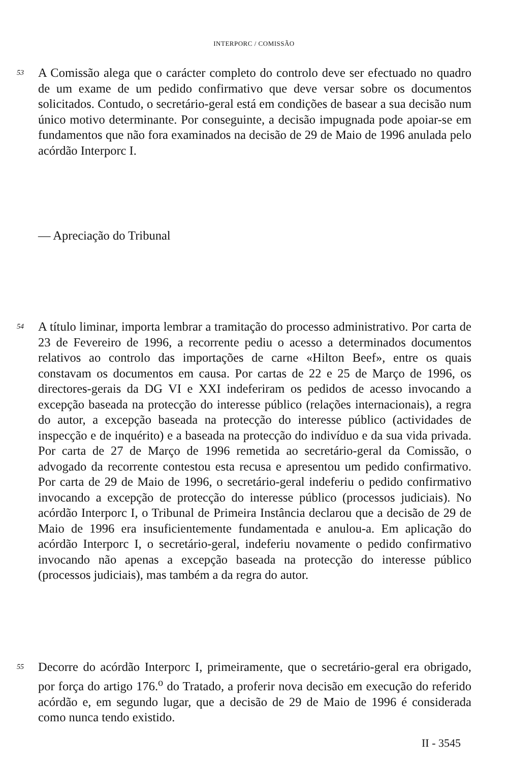INTERPORC / COMISSÃO
53
A Comissão alega que o carácter completo do controlo deve ser efectuado no quadro de um exame de um pedido confirmativo que deve versar sobre os documentos solicitados. Contudo, o secretário-geral está em condições de basear a sua decisão num único motivo determinante. Por conseguinte, a decisão impugnada pode apoiar-se em fundamentos que não fora examinados na decisão de 29 de Maio de 1996 anulada pelo acórdão Interporc I.
— Apreciação do Tribunal
54
A título liminar, importa lembrar a tramitação do processo administrativo. Por carta de 23 de Fevereiro de 1996, a recorrente pediu o acesso a determinados documentos relativos ao controlo das importações de carne «Hilton Beef», entre os quais constavam os documentos em causa. Por cartas de 22 e 25 de Março de 1996, os directores-gerais da DG VI e XXI indeferiram os pedidos de acesso invocando a excepção baseada na protecção do interesse público (relações internacionais), a regra do autor, a excepção baseada na protecção do interesse público (actividades de inspecção e de inquérito) e a baseada na protecção do indivíduo e da sua vida privada. Por carta de 27 de Março de 1996 remetida ao secretário-geral da Comissão, o advogado da recorrente contestou esta recusa e apresentou um pedido confirmativo. Por carta de 29 de Maio de 1996, o secretário-geral indeferiu o pedido confirmativo invocando a excepção de protecção do interesse público (processos judiciais). No acórdão Interporc I, o Tribunal de Primeira Instância declarou que a decisão de 29 de Maio de 1996 era insuficientemente fundamentada e anulou-a. Em aplicação do acórdão Interporc I, o secretário-geral, indeferiu novamente o pedido confirmativo invocando não apenas a excepção baseada na protecção do interesse público (processos judiciais), mas também a da regra do autor.
55
Decorre do acórdão Interporc I, primeiramente, que o secretário-geral era obrigado, por força do artigo 176.<sup>o</sup> do Tratado, a proferir nova decisão em execução do referido acórdão e, em segundo lugar, que a decisão de 29 de Maio de 1996 é considerada como nunca tendo existido.
II - 3545